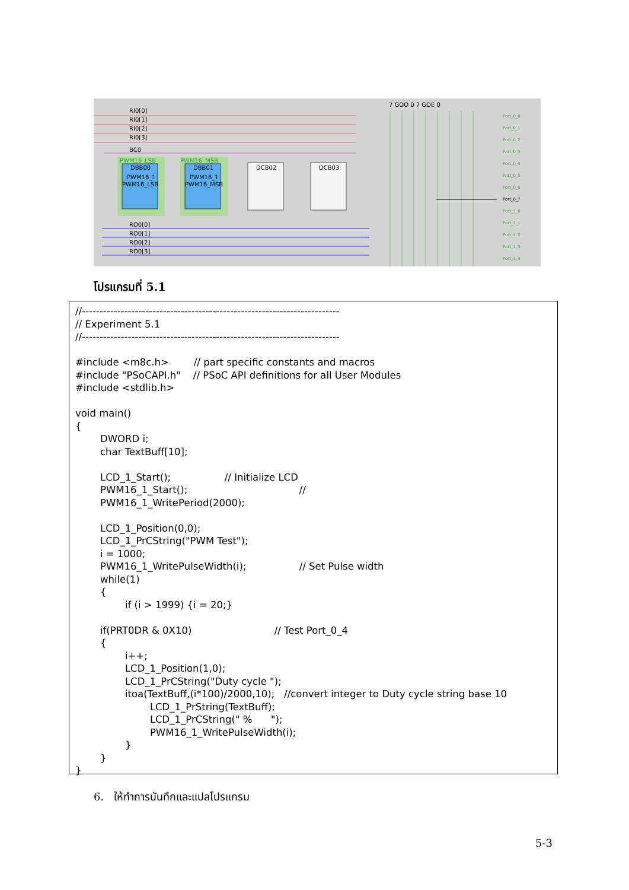RI0[0]
RI0[1]
RI0[2]
RI0[3]
BC0
RO0[0]
RO0[1]
RO0[2]
RO0[3]
PWM16_LSB
PWM16_MSB
DBB00
DBB01
DCB02
DCB03
PWM16_1
PWM16_LSB
PWM16_1
PWM16_MSB
7 GOO 0 7 GOE 0
Port_0_0
Port_0_1
Port_0_2
Port_0_3
Port_0_4
Port_0_5
Port_0_6
Port_0_7
Port_1_0
Port_1_1
Port_1_2
Port_1_3
Port_1_4
โปรแกรมที่ 5.1
//------------------------------------------------------------------------- // Experiment 5.1 //------------------------------------------------------------------------- #include <m8c.h> // part specific constants and macros #include "PSoCAPI.h" // PSoC API definitions for all User Modules #include <stdlib.h> void main() { DWORD i; char TextBuff[10]; LCD_1_Start(); // Initialize LCD PWM16_1_Start(); // PWM16_1_WritePeriod(2000); LCD_1_Position(0,0); LCD_1_PrCString("PWM Test"); i = 1000; PWM16_1_WritePulseWidth(i); // Set Pulse width while(1) { if (i > 1999) {i = 20;} if(PRT0DR & 0X10) // Test Port_0_4 { i++; LCD_1_Position(1,0); LCD_1_PrCString("Duty cycle "); itoa(TextBuff,(i*100)/2000,10); //convert integer to Duty cycle string base 10 LCD_1_PrString(TextBuff); LCD_1_PrCString(" % "); PWM16_1_WritePulseWidth(i); } } }
6. ให้ทำการบันทึกและแปลโปรแกรม
5-3